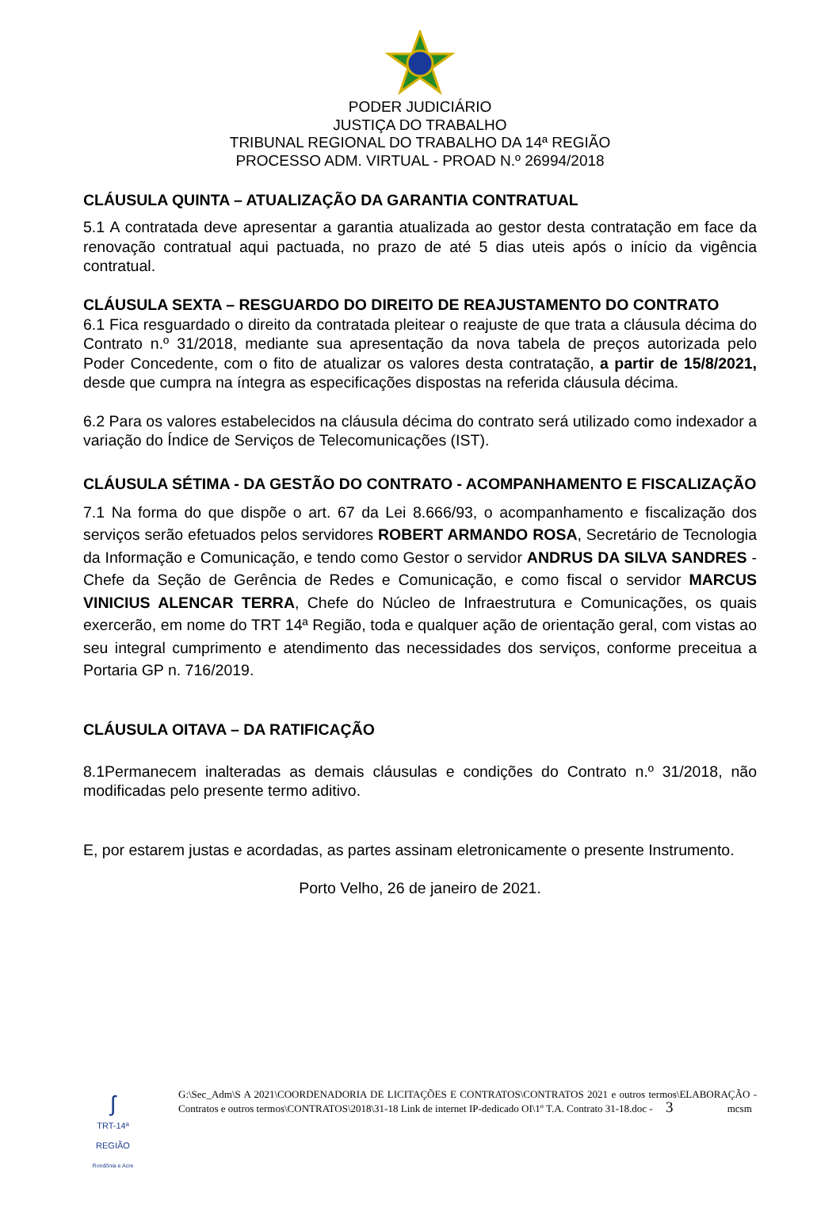PODER JUDICIÁRIO
JUSTIÇA DO TRABALHO
TRIBUNAL REGIONAL DO TRABALHO DA 14ª REGIÃO
PROCESSO ADM. VIRTUAL - PROAD N.º 26994/2018
CLÁUSULA QUINTA – ATUALIZAÇÃO DA GARANTIA CONTRATUAL
5.1 A contratada deve apresentar a garantia atualizada ao gestor desta contratação em face da renovação contratual aqui pactuada, no prazo de até 5 dias uteis após o início da vigência contratual.
CLÁUSULA SEXTA – RESGUARDO DO DIREITO DE REAJUSTAMENTO DO CONTRATO
6.1 Fica resguardado o direito da contratada pleitear o reajuste de que trata a cláusula décima do Contrato n.º 31/2018, mediante sua apresentação da nova tabela de preços autorizada pelo Poder Concedente, com o fito de atualizar os valores desta contratação, a partir de 15/8/2021, desde que cumpra na íntegra as especificações dispostas na referida cláusula décima.
6.2 Para os valores estabelecidos na cláusula décima do contrato será utilizado como indexador a variação do Índice de Serviços de Telecomunicações (IST).
CLÁUSULA SÉTIMA - DA GESTÃO DO CONTRATO - ACOMPANHAMENTO E FISCALIZAÇÃO
7.1 Na forma do que dispõe o art. 67 da Lei 8.666/93, o acompanhamento e fiscalização dos serviços serão efetuados pelos servidores ROBERT ARMANDO ROSA, Secretário de Tecnologia da Informação e Comunicação, e tendo como Gestor o servidor ANDRUS DA SILVA SANDRES - Chefe da Seção de Gerência de Redes e Comunicação, e como fiscal o servidor MARCUS VINICIUS ALENCAR TERRA, Chefe do Núcleo de Infraestrutura e Comunicações, os quais exercerão, em nome do TRT 14ª Região, toda e qualquer ação de orientação geral, com vistas ao seu integral cumprimento e atendimento das necessidades dos serviços, conforme preceitua a Portaria GP n. 716/2019.
CLÁUSULA OITAVA – DA RATIFICAÇÃO
8.1Permanecem inalteradas as demais cláusulas e condições do Contrato n.º 31/2018, não modificadas pelo presente termo aditivo.
E, por estarem justas e acordadas, as partes assinam eletronicamente o presente Instrumento.
Porto Velho, 26 de janeiro de 2021.
ʃ
TRT-14ª REGIÃO
Rondônia e Acre
G:\Sec_Adm\S A 2021\COORDENADORIA DE LICITAÇÕES E CONTRATOS\CONTRATOS 2021 e outros termos\ELABORAÇÃO - Contratos e outros termos\CONTRATOS\2018\31-18 Link de internet IP-dedicado OI\1º T.A. Contrato 31-18.doc - 3 mcsm